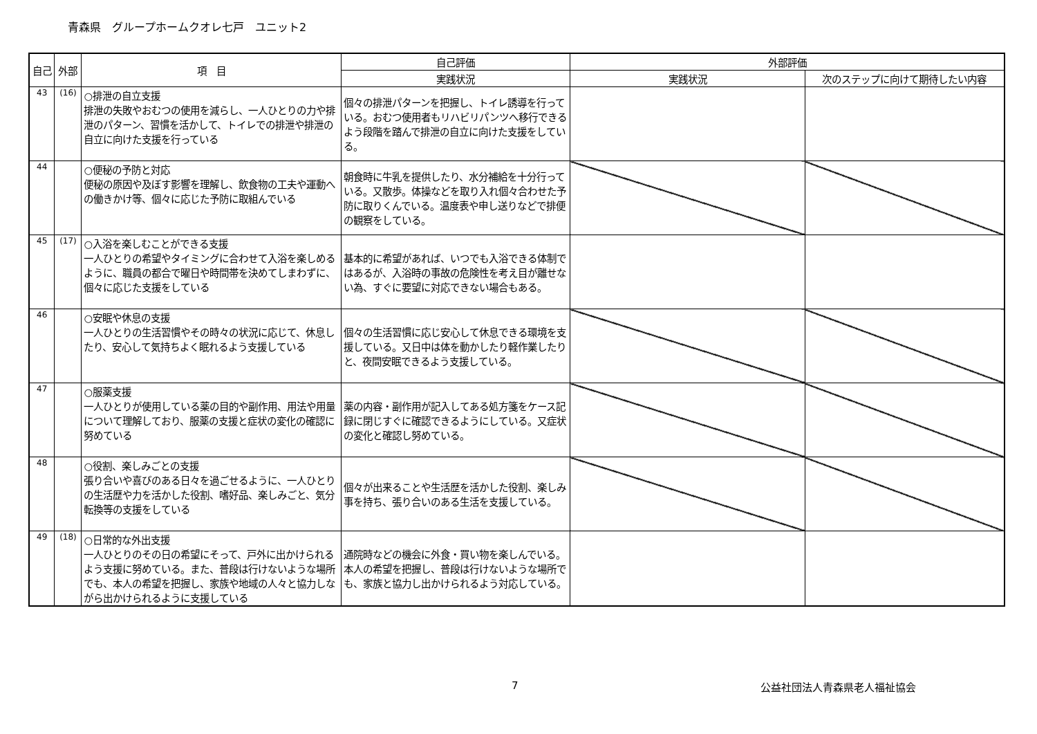青森県　グループホームクオレ七戸　ユニット2
| 自己 | 外部 | 項 目 | 自己評価 | 外部評価 | |
| --- | --- | --- | --- | --- | --- |
| | | | 実践状況 | 実践状況 | 次のステップに向けて期待したい内容 |
| 43 | (16) | ○排泄の自立支援 排泄の失敗やおむつの使用を減らし、一人ひとりの力や排泄のパターン、習慣を活かして、トイレでの排泄や排泄の自立に向けた支援を行っている | 個々の排泄パターンを把握し、トイレ誘導を行っている。おむつ使用者もリハビリパンツへ移行できるよう段階を踏んで排泄の自立に向けた支援をしている。 | | |
| 44 | | ○便秘の予防と対応 便秘の原因や及ぼす影響を理解し、飲食物の工夫や運動への働きかけ等、個々に応じた予防に取組んでいる | 朝食時に牛乳を提供したり、水分補給を十分行っている。又散歩。体操などを取り入れ個々合わせた予防に取りくんでいる。温度表や申し送りなどで排便の観察をしている。 | | |
| 45 | (17) | ○入浴を楽しむことができる支援 一人ひとりの希望やタイミングに合わせて入浴を楽しめるように、職員の都合で曜日や時間帯を決めてしまわずに、個々に応じた支援をしている | 基本的に希望があれば、いつでも入浴できる体制ではあるが、入浴時の事故の危険性を考え目が離せない為、すぐに要望に対応できない場合もある。 | | |
| 46 | | ○安眠や休息の支援 一人ひとりの生活習慣やその時々の状況に応じて、休息したり、安心して気持ちよく眠れるよう支援している | 個々の生活習慣に応じ安心して休息できる環境を支援している。又日中は体を動かしたり軽作業したりと、夜間安眠できるよう支援している。 | | |
| 47 | | ○服薬支援 一人ひとりが使用している薬の目的や副作用、用法や用量について理解しており、服薬の支援と症状の変化の確認に努めている | 薬の内容・副作用が記入してある処方箋をケース記録に閉じすぐに確認できるようにしている。又症状の変化と確認し努めている。 | | |
| 48 | | ○役割、楽しみごとの支援 張り合いや喜びのある日々を過ごせるように、一人ひとりの生活歴や力を活かした役割、嗜好品、楽しみごと、気分転換等の支援をしている | 個々が出来ることや生活歴を活かした役割、楽しみ事を持ち、張り合いのある生活を支援している。 | | |
| 49 | (18) | ○日常的な外出支援 一人ひとりのその日の希望にそって、戸外に出かけられるよう支援に努めている。また、普段は行けないような場所でも、本人の希望を把握し、家族や地域の人々と協力しながら出かけられるように支援している | 通院時などの機会に外食・買い物を楽しんでいる。本人の希望を把握し、普段は行けないような場所でも、家族と協力し出かけられるよう対応している。 | | |
7 公益社団法人青森県老人福祉協会